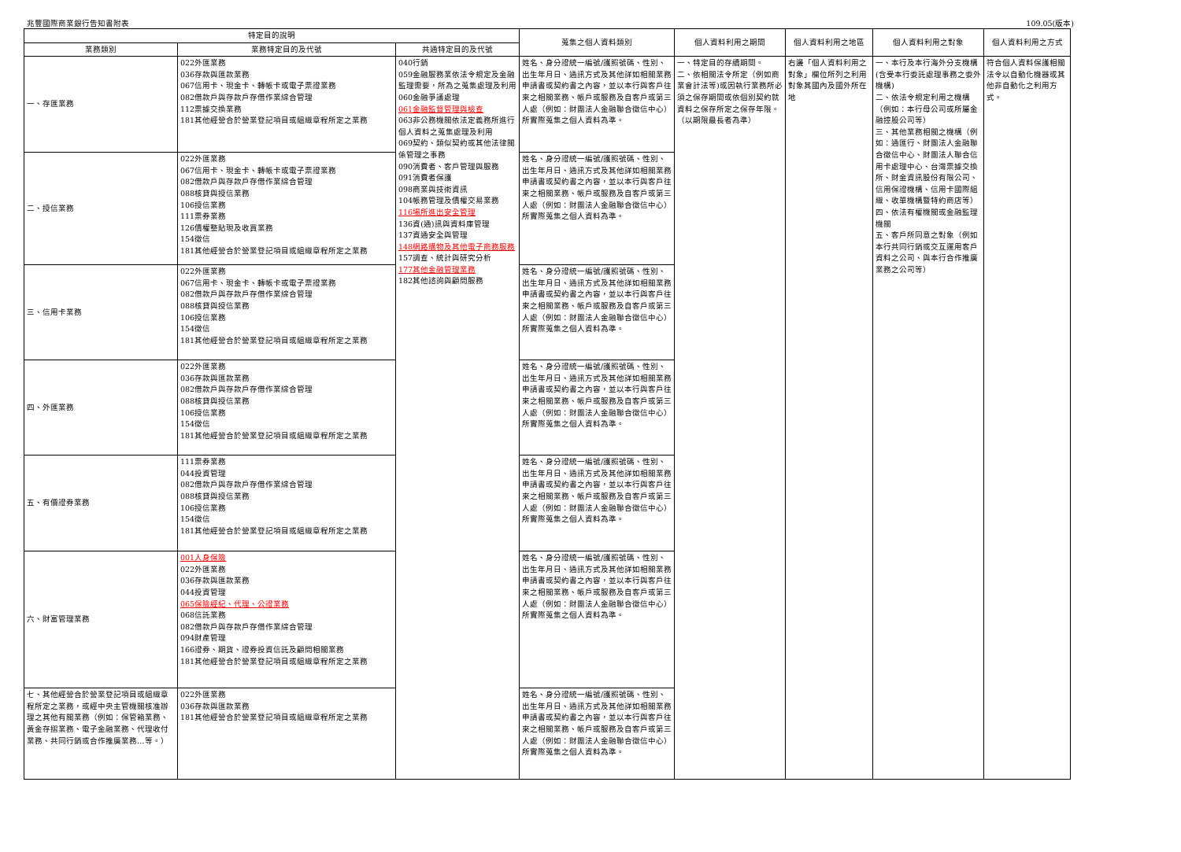兆豐國際商業銀行告知書附表 109.05(版本)
| 特定目的說明 | | | 蒐集之個人資料類別 | 個人資料利用之期間 | 個人資料利用之地區 | 個人資料利用之對象 | 個人資料利用之方式 |
| --- | --- | --- | --- | --- | --- | --- | --- |
| 業務類別 | 業務特定目的及代號 | 共通特定目的及代號 | | | | | |
| 一、存匯業務 | 022外匯業務 036存款與匯款業務 067信用卡、現金卡、轉帳卡或電子票證業務 082借款戶與存款戶存借作業綜合管理 112票據交換業務 181其他經營合於營業登記項目或組織章程所定之業務 | 040行銷 059金融服務業依法令規定及金融監理需要，所為之蒐集處理及利用 060金融爭議處理 061金融監督管理與檢查 063非公務機關依法定義務所進行個人資料之蒐集處理及利用 069契約、類似契約或其他法律關係管理之事務 090消費者、客戶管理與服務 091消費者保護 098商業與技術資訊 104帳務管理及債權交易業務 116場所進出安全管理 136資(通)訊與資料庫管理 137資通安全與管理 148網路購物及其他電子商務服務 157調查、統計與研究分析 177其他金融管理業務 182其他諮詢與顧問服務 | 姓名、身分證統一編號/護照號碼、性別、出生年月日、通訊方式及其他詳如相關業務申請書或契約書之內容，並以本行與客戶往來之相關業務、帳戶或服務及自客戶或第三人處（例如：財團法人金融聯合徵信中心）所實際蒐集之個人資料為準。 | 一、特定目的存續期間。 二、依相關法令所定（例如商業會計法等)或因執行業務所必須之保存期間或依個別契約就資料之保存所定之保存年限。 （以期限最長者為準） | 右邊「個人資料利用之對象」欄位所列之利用對象其國內及國外所在地 | 一、本行及本行海外分支機構(含受本行委託處理事務之委外機構) 二、依法令規定利用之機構（例如：本行母公司或所屬金融控股公司等） 三、其他業務相關之機構（例如：通匯行、財團法人金融聯合徵信中心、財團法人聯合信用卡處理中心、台灣票據交換所、財金資訊股份有限公司、信用保證機構、信用卡國際組織、收單機構暨特約商店等） 四、依法有權機關或金融監理機關 五、客戶所同意之對象（例如本行共同行銷或交互運用客戶資料之公司、與本行合作推廣業務之公司等） | 符合個人資料保護相關法令以自動化機器或其他非自動化之利用方式。 |
| 二、授信業務 | 022外匯業務 067信用卡、現金卡、轉帳卡或電子票證業務 082借款戶與存款戶存借作業綜合管理 088核貸與授信業務 106授信業務 111票券業務 126債權整貼現及收買業務 154徵信 181其他經營合於營業登記項目或組織章程所定之業務 | | 姓名、身分證統一編號/護照號碼、性別、出生年月日、通訊方式及其他詳如相關業務申請書或契約書之內容，並以本行與客戶往來之相關業務、帳戶或服務及自客戶或第三人處（例如：財團法人金融聯合徵信中心）所實際蒐集之個人資料為準。 | | | | |
| 三、信用卡業務 | 022外匯業務 067信用卡、現金卡、轉帳卡或電子票證業務 082借款戶與存款戶存借作業綜合管理 088核貸與授信業務 106授信業務 154徵信 181其他經營合於營業登記項目或組織章程所定之業務 | | 姓名、身分證統一編號/護照號碼、性別、出生年月日、通訊方式及其他詳如相關業務申請書或契約書之內容，並以本行與客戶往來之相關業務、帳戶或服務及自客戶或第三人處（例如：財團法人金融聯合徵信中心）所實際蒐集之個人資料為準。 | | | | |
| 四、外匯業務 | 022外匯業務 036存款與匯款業務 082借款戶與存款戶存借作業綜合管理 088核貸與授信業務 106授信業務 154徵信 181其他經營合於營業登記項目或組織章程所定之業務 | | 姓名、身分證統一編號/護照號碼、性別、出生年月日、通訊方式及其他詳如相關業務申請書或契約書之內容，並以本行與客戶往來之相關業務、帳戶或服務及自客戶或第三人處（例如：財團法人金融聯合徵信中心）所實際蒐集之個人資料為準。 | | | | |
| 五、有價證券業務 | 111票券業務 044投資管理 082借款戶與存款戶存借作業綜合管理 088核貸與授信業務 106授信業務 154徵信 181其他經營合於營業登記項目或組織章程所定之業務 | | 姓名、身分證統一編號/護照號碼、性別、出生年月日、通訊方式及其他詳如相關業務申請書或契約書之內容，並以本行與客戶往來之相關業務、帳戶或服務及自客戶或第三人處（例如：財團法人金融聯合徵信中心）所實際蒐集之個人資料為準。 | | | | |
| 六、財富管理業務 | 001人身保險 022外匯業務 036存款與匯款業務 044投資管理 065保險經紀、代理、公證業務 068信託業務 082借款戶與存款戶存借作業綜合管理 094財產管理 166證券、期貨、證券投資信託及顧問相關業務 181其他經營合於營業登記項目或組織章程所定之業務 | | 姓名、身分證統一編號/護照號碼、性別、出生年月日、通訊方式及其他詳如相關業務申請書或契約書之內容，並以本行與客戶往來之相關業務、帳戶或服務及自客戶或第三人處（例如：財團法人金融聯合徵信中心）所實際蒐集之個人資料為準。 | | | | |
| 七、其他經營合於營業登記項目或組織章程所定之業務，或經中央主管機關核准辦理之其他有關業務（例如：保管箱業務、黃金存摺業務、電子金融業務、代理收付業務、共同行銷或合作推廣業務…等。） | 022外匯業務 036存款與匯款業務 181其他經營合於營業登記項目或組織章程所定之業務 | | 姓名、身分證統一編號/護照號碼、性別、出生年月日、通訊方式及其他詳如相關業務申請書或契約書之內容，並以本行與客戶往來之相關業務、帳戶或服務及自客戶或第三人處（例如：財團法人金融聯合徵信中心）所實際蒐集之個人資料為準。 | | | | |